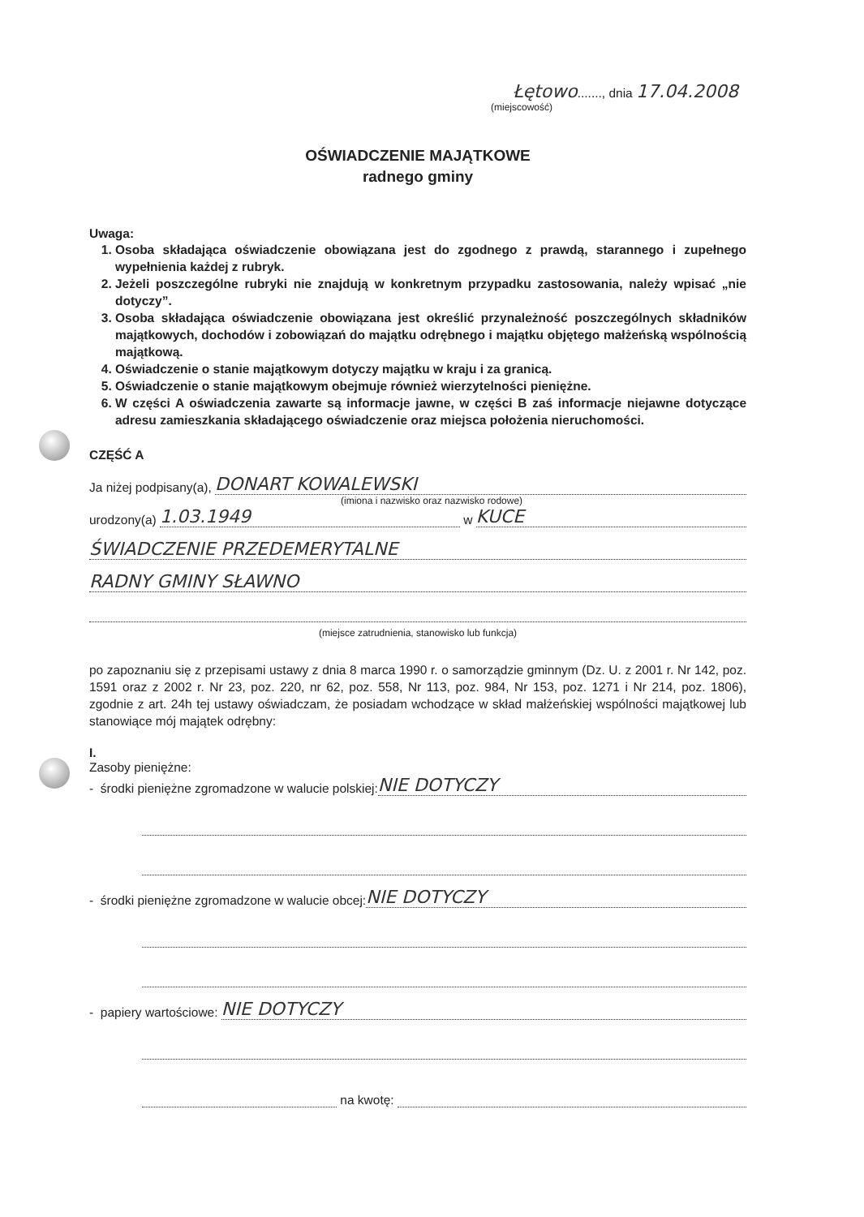Łętowo......., dnia 17.04.2008
(miejscowość)
OŚWIADCZENIE MAJĄTKOWE
radnego gminy
Uwaga:
1. Osoba składająca oświadczenie obowiązana jest do zgodnego z prawdą, starannego i zupełnego wypełnienia każdej z rubryk.
2. Jeżeli poszczególne rubryki nie znajdują w konkretnym przypadku zastosowania, należy wpisać „nie dotyczy”.
3. Osoba składająca oświadczenie obowiązana jest określić przynależność poszczególnych składników majątkowych, dochodów i zobowiązań do majątku odrębnego i majątku objętego małżeńską wspólnością majątkową.
4. Oświadczenie o stanie majątkowym dotyczy majątku w kraju i za granicą.
5. Oświadczenie o stanie majątkowym obejmuje również wierzytelności pieniężne.
6. W części A oświadczenia zawarte są informacje jawne, w części B zaś informacje niejawne dotyczące adresu zamieszkania składającego oświadczenie oraz miejsca położenia nieruchomości.
CZĘŚĆ A
Ja niżej podpisany(a), DONART KOWALEWSKI
(imiona i nazwisko oraz nazwisko rodowe)
urodzony(a) 1.03.1949 w KUCE
ŚWIADCZENIE PRZEDEMERYTALNE
RADNY GMINY SŁAWNO
(miejsce zatrudnienia, stanowisko lub funkcja)
po zapoznaniu się z przepisami ustawy z dnia 8 marca 1990 r. o samorządzie gminnym (Dz. U. z 2001 r. Nr 142, poz. 1591 oraz z 2002 r. Nr 23, poz. 220, nr 62, poz. 558, Nr 113, poz. 984, Nr 153, poz. 1271 i Nr 214, poz. 1806), zgodnie z art. 24h tej ustawy oświadczam, że posiadam wchodzące w skład małżeńskiej wspólności majątkowej lub stanowiące mój majątek odrębny:
I.
Zasoby pieniężne:
- środki pieniężne zgromadzone w walucie polskiej: NIE DOTYCZY
- środki pieniężne zgromadzone w walucie obcej: NIE DOTYCZY
- papiery wartościowe: NIE DOTYCZY
na kwotę: